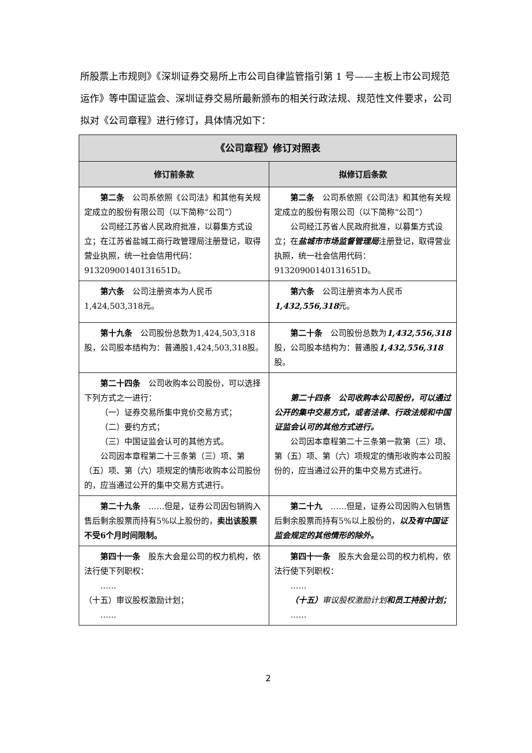所股票上市规则》《深圳证券交易所上市公司自律监管指引第 1 号——主板上市公司规范运作》等中国证监会、深圳证券交易所最新颁布的相关行政法规、规范性文件要求，公司拟对《公司章程》进行修订，具体情况如下：
| 《公司章程》修订对照表 | |
| --- | --- |
| 修订前条款 | 拟修订后条款 |
| 第二条 公司系依照《公司法》和其他有关规定成立的股份有限公司（以下简称“公司”） 公司经江苏省人民政府批准，以募集方式设立；在江苏省盐城工商行政管理局注册登记，取得营业执照，统一社会信用代码：91320900140131651D。 | 第二条 公司系依照《公司法》和其他有关规定成立的股份有限公司（以下简称“公司”） 公司经江苏省人民政府批准，以募集方式设立；在 盐城市市场监督管理局 注册登记，取得营业执照，统一社会信用代码：91320900140131651D。 |
| 第六条 公司注册资本为人民币1,424,503,318元。 | 第六条 公司注册资本为人民币 1,432,556,318 元。 |
| 第十九条 公司股份总数为1,424,503,318股，公司股本结构为：普通股1,424,503,318股。 | 第二十条 公司股份总数为 1,432,556,318 股，公司股本结构为：普通股 1,432,556,318 股。 |
| 第二十四条 公司收购本公司股份，可以选择下列方式之一进行： （一）证券交易所集中竞价交易方式； （二）要约方式； （三）中国证监会认可的其他方式。 公司因本章程第二十三条第（三）项、第（五）项、第（六）项规定的情形收购本公司股份的，应当通过公开的集中交易方式进行。 | 第二十四条 公司收购本公司股份，可以通过公开的集中交易方式，或者法律、行政法规和中国证监会认可的其他方式进行。 公司因本章程第二十三条第一款第（三）项、第（五）项、第（六）项规定的情形收购本公司股份的，应当通过公开的集中交易方式进行。 |
| 第二十九条 ……但是，证券公司因包销购入售后剩余股票而持有5%以上股份的， 卖出该股票不受6个月时间限制。 | 第二十九 ……但是，证券公司因购入包销售后剩余股票而持有5%以上股份的， 以及有中国证监会规定的其他情形的除外。 |
| 第四十一条 股东大会是公司的权力机构，依法行使下列职权： …… （十五）审议股权激励计划； …… | 第四十一条 股东大会是公司的权力机构，依法行使下列职权： …… （十五） 审议股权激励计划 和员工持股计划； …… |
2